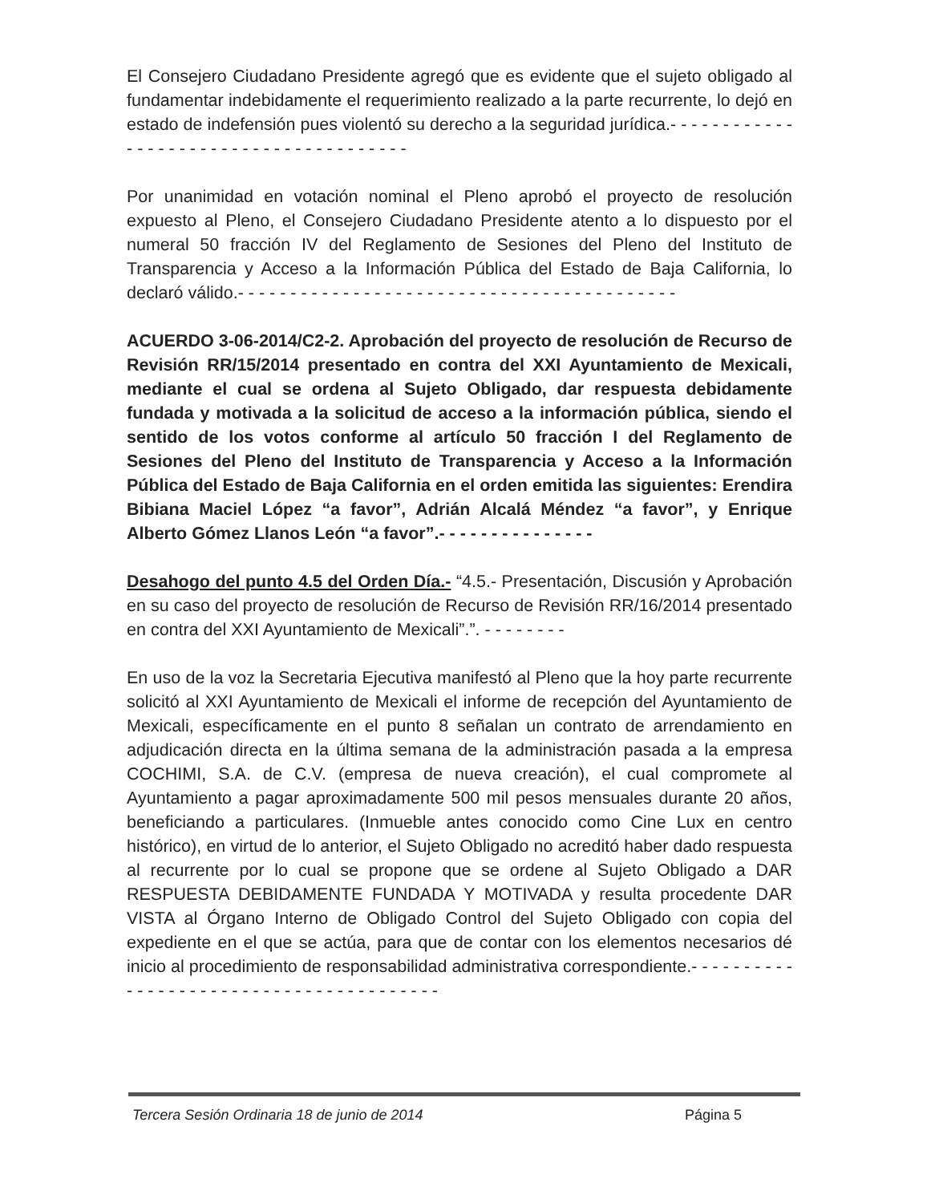El Consejero Ciudadano Presidente agregó que es evidente que el sujeto obligado al fundamentar indebidamente el requerimiento realizado a la parte recurrente, lo dejó en estado de indefensión pues violentó su derecho a la seguridad jurídica.- - - - - - - - - - - - - - - - - - - - - - - - - - - - - - - - - - - - - - -
Por unanimidad en votación nominal el Pleno aprobó el proyecto de resolución expuesto al Pleno, el Consejero Ciudadano Presidente atento a lo dispuesto por el numeral 50 fracción IV del Reglamento de Sesiones del Pleno del Instituto de Transparencia y Acceso a la Información Pública del Estado de Baja California, lo declaró válido.- - - - - - - - - - - - - - - - - - - - - - - - - - - - - - - - - - - - - - - - - -
ACUERDO 3-06-2014/C2-2. Aprobación del proyecto de resolución de Recurso de Revisión RR/15/2014 presentado en contra del XXI Ayuntamiento de Mexicali, mediante el cual se ordena al Sujeto Obligado, dar respuesta debidamente fundada y motivada a la solicitud de acceso a la información pública, siendo el sentido de los votos conforme al artículo 50 fracción I del Reglamento de Sesiones del Pleno del Instituto de Transparencia y Acceso a la Información Pública del Estado de Baja California en el orden emitida las siguientes: Erendira Bibiana Maciel López “a favor”, Adrián Alcalá Méndez “a favor”, y Enrique Alberto Gómez Llanos León “a favor”.- - - - - - - - - - - - - - -
Desahogo del punto 4.5 del Orden Día.- “4.5.- Presentación, Discusión y Aprobación en su caso del proyecto de resolución de Recurso de Revisión RR/16/2014 presentado en contra del XXI Ayuntamiento de Mexicali”.”. - - - - - - - -
En uso de la voz la Secretaria Ejecutiva manifestó al Pleno que la hoy parte recurrente solicitó al XXI Ayuntamiento de Mexicali el informe de recepción del Ayuntamiento de Mexicali, específicamente en el punto 8 señalan un contrato de arrendamiento en adjudicación directa en la última semana de la administración pasada a la empresa COCHIMI, S.A. de C.V. (empresa de nueva creación), el cual compromete al Ayuntamiento a pagar aproximadamente 500 mil pesos mensuales durante 20 años, beneficiando a particulares. (Inmueble antes conocido como Cine Lux en centro histórico), en virtud de lo anterior, el Sujeto Obligado no acreditó haber dado respuesta al recurrente por lo cual se propone que se ordene al Sujeto Obligado a DAR RESPUESTA DEBIDAMENTE FUNDADA Y MOTIVADA y resulta procedente DAR VISTA al Órgano Interno de Obligado Control del Sujeto Obligado con copia del expediente en el que se actúa, para que de contar con los elementos necesarios dé inicio al procedimiento de responsabilidad administrativa correspondiente.- - - - - - - - - - - - - - - - - - - - - - - - - - - - - - - - - - - - - - - -
Tercera Sesión Ordinaria 18 de junio de 2014 Página 5